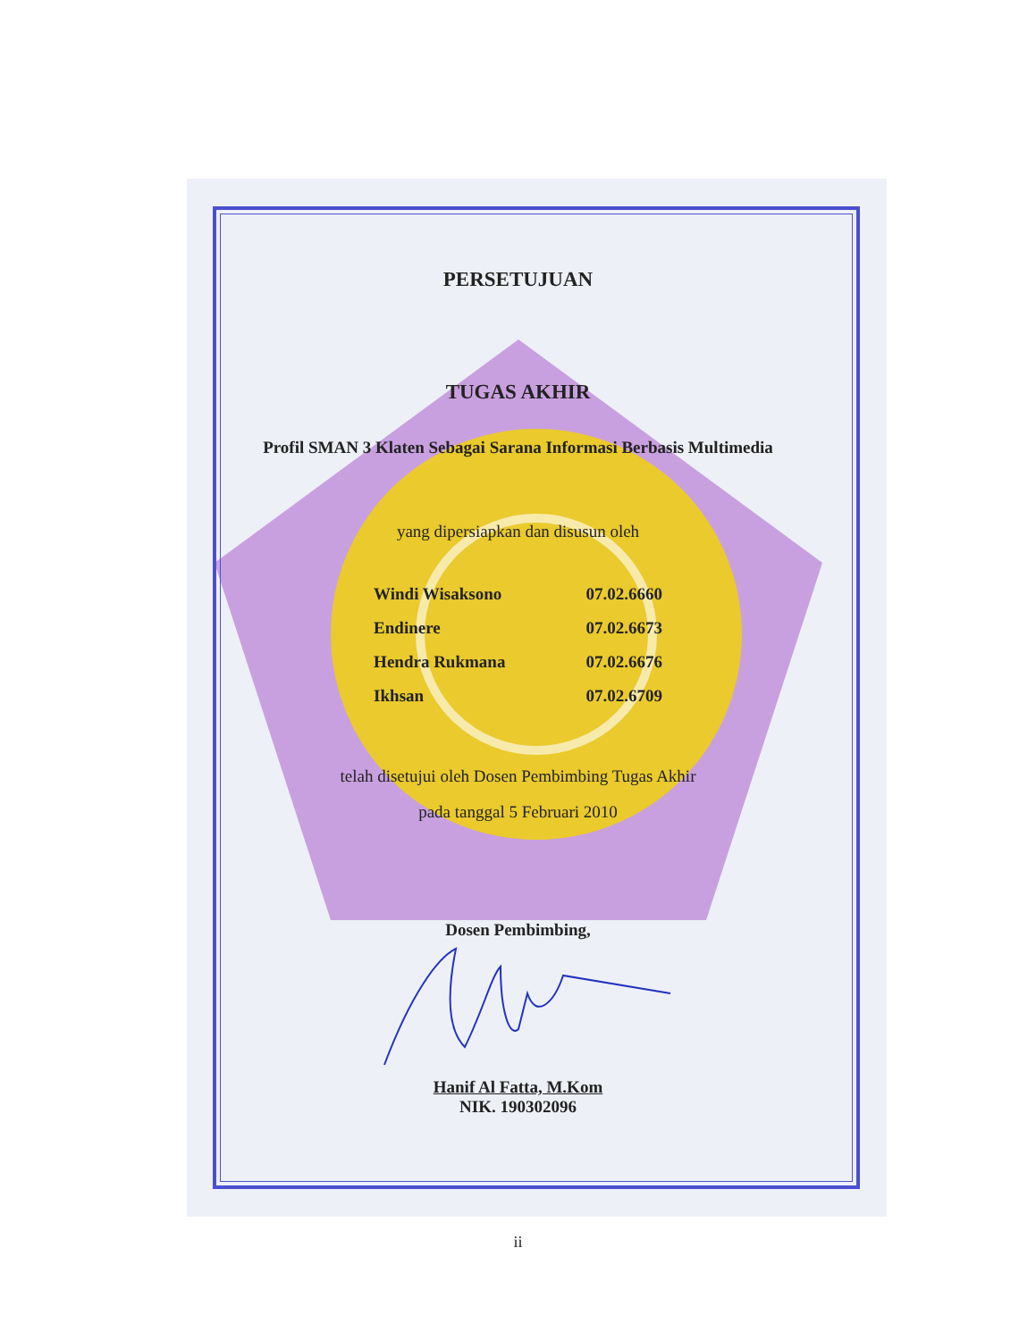PERSETUJUAN
TUGAS AKHIR
Profil SMAN 3 Klaten Sebagai Sarana Informasi Berbasis Multimedia
yang dipersiapkan dan disusun oleh
| Windi Wisaksono | 07.02.6660 |
| Endinere | 07.02.6673 |
| Hendra Rukmana | 07.02.6676 |
| Ikhsan | 07.02.6709 |
telah disetujui oleh Dosen Pembimbing Tugas Akhir
pada tanggal 5 Februari 2010
Dosen Pembimbing,
Hanif Al Fatta, M.Kom
NIK. 190302096
ii